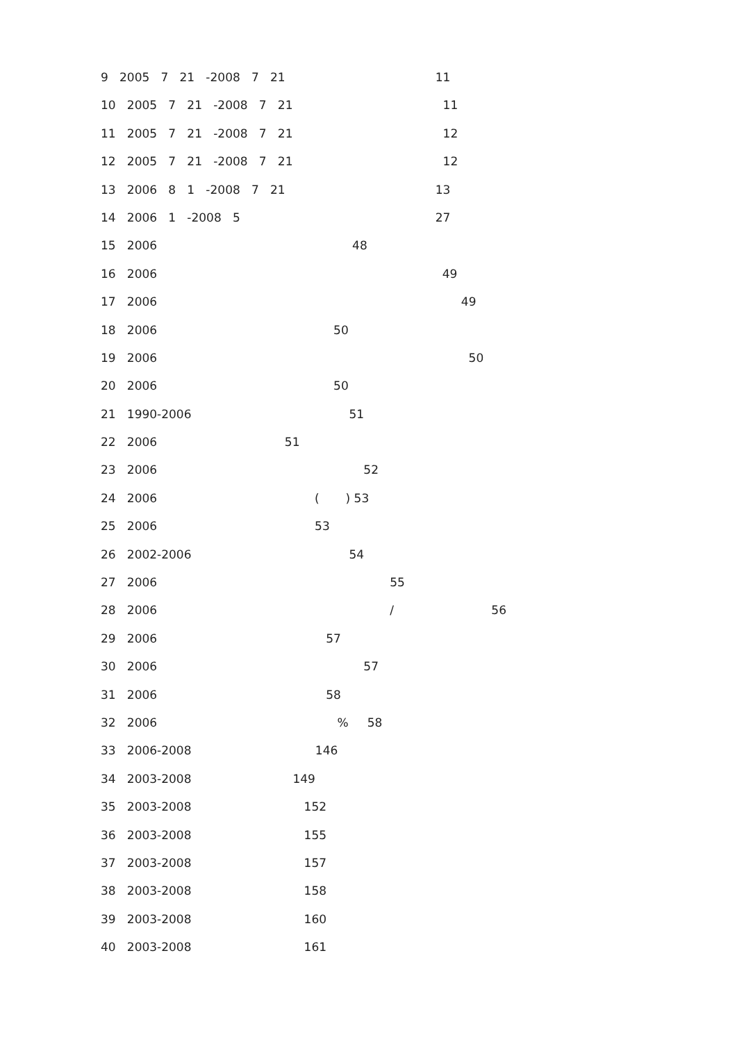9 2005 7 21 -2008 7 21 11
10 2005 7 21 -2008 7 21 11
11 2005 7 21 -2008 7 21 12
12 2005 7 21 -2008 7 21 12
13 2006 8 1 -2008 7 21 13
14 2006 1 -2008 5 27
15 2006 48
16 2006 49
17 2006 49
18 2006 50
19 2006 50
20 2006 50
21 1990-2006 51
22 2006 51
23 2006 52
24 2006 ( ) 53
25 2006 53
26 2002-2006 54
27 2006 55
28 2006 / 56
29 2006 57
30 2006 57
31 2006 58
32 2006 % 58
33 2006-2008 146
34 2003-2008 149
35 2003-2008 152
36 2003-2008 155
37 2003-2008 157
38 2003-2008 158
39 2003-2008 160
40 2003-2008 161